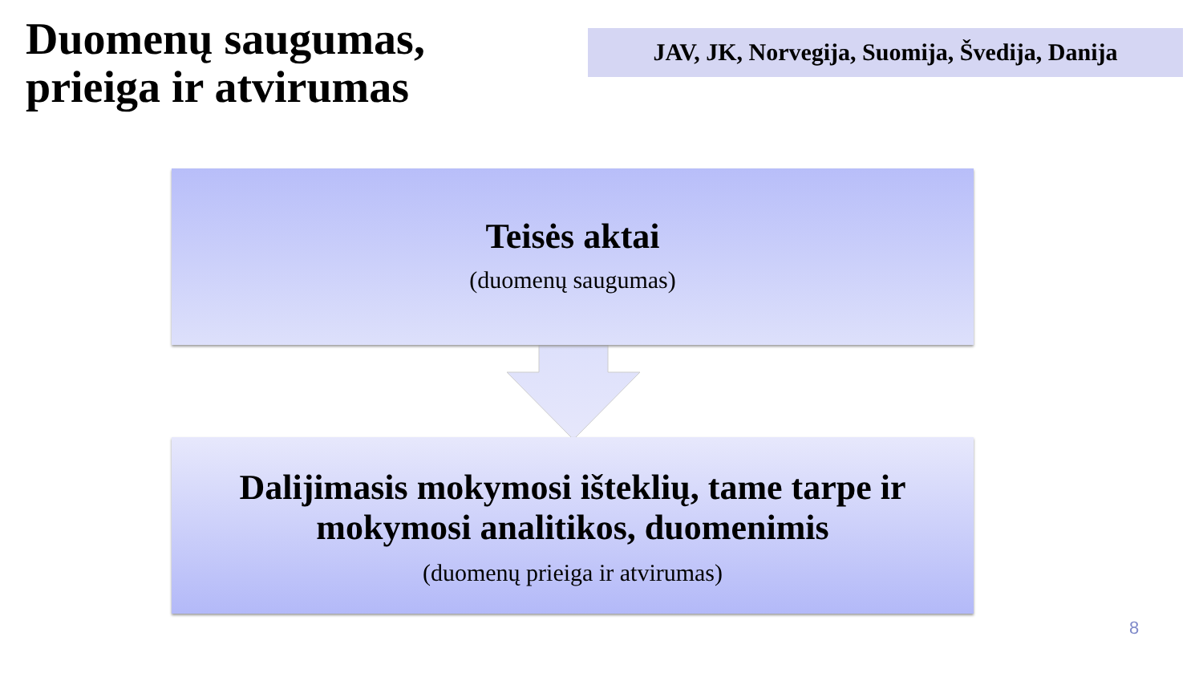Duomenų saugumas, prieiga ir atvirumas
JAV, JK, Norvegija, Suomija, Švedija, Danija
Teisės aktai
(duomenų saugumas)
Dalijimasis mokymosi išteklių, tame tarpe ir
mokymosi analitikos, duomenimis
(duomenų prieiga ir atvirumas)
8